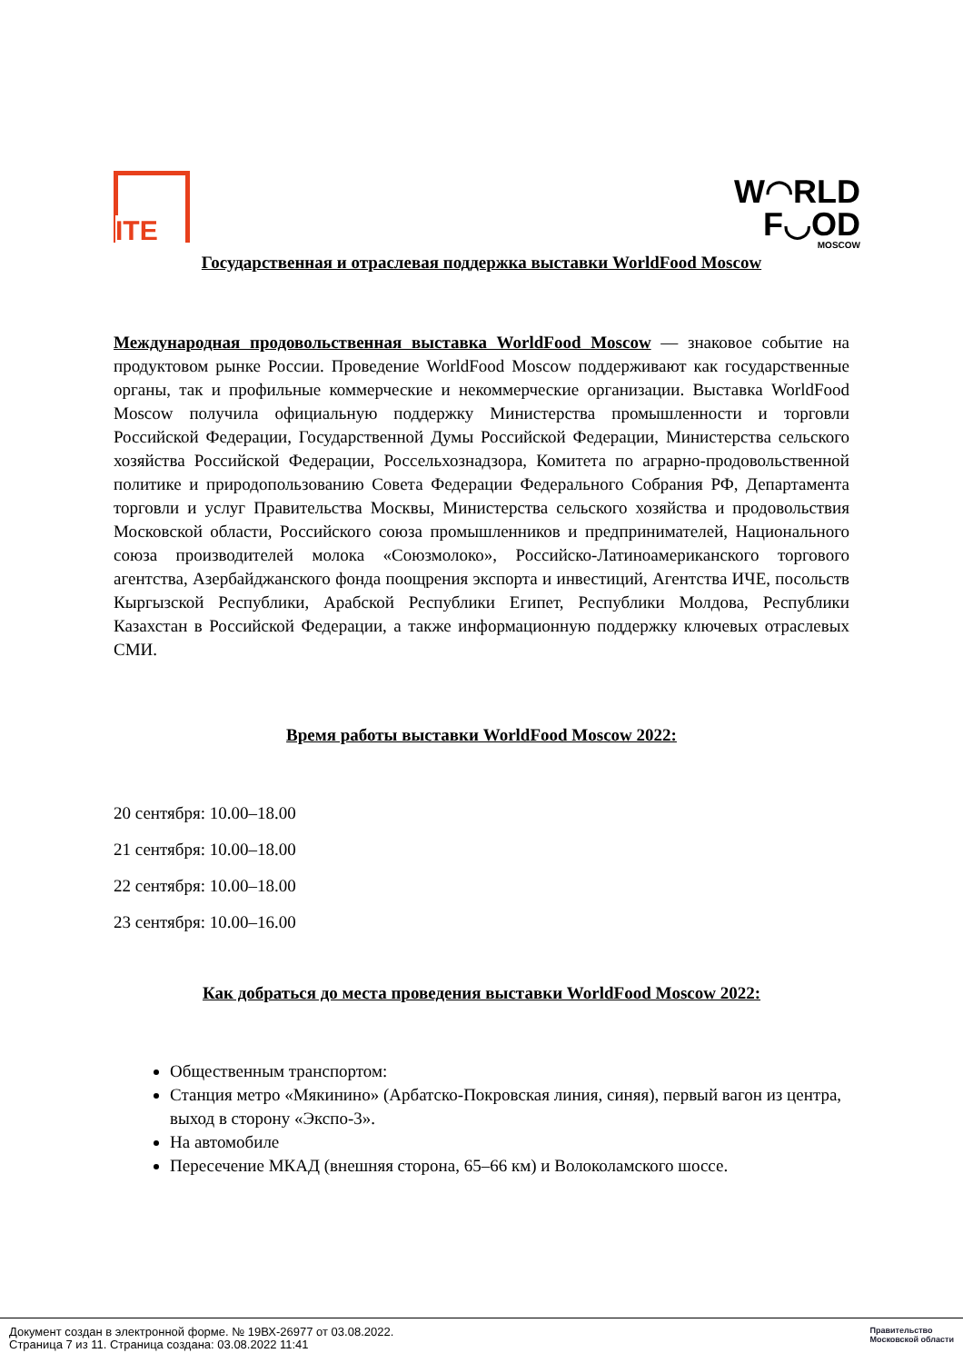ITE
W◠RLD
F◡OD
MOSCOW
Государственная и отраслевая поддержка выставки WorldFood Moscow
Международная продовольственная выставка WorldFood Moscow — знаковое событие на продуктовом рынке России. Проведение WorldFood Moscow поддерживают как государственные органы, так и профильные коммерческие и некоммерческие организации. Выставка WorldFood Moscow получила официальную поддержку Министерства промышленности и торговли Российской Федерации, Государственной Думы Российской Федерации, Министерства сельского хозяйства Российской Федерации, Россельхознадзора, Комитета по аграрно-продовольственной политике и природопользованию Совета Федерации Федерального Собрания РФ, Департамента торговли и услуг Правительства Москвы, Министерства сельского хозяйства и продовольствия Московской области, Российского союза промышленников и предпринимателей, Национального союза производителей молока «Союзмолоко», Российско-Латиноамериканского торгового агентства, Азербайджанского фонда поощрения экспорта и инвестиций, Агентства ИЧЕ, посольств Кыргызской Республики, Арабской Республики Египет, Республики Молдова, Республики Казахстан в Российской Федерации, а также информационную поддержку ключевых отраслевых СМИ.
Время работы выставки WorldFood Moscow 2022:
20 сентября: 10.00–18.00
21 сентября: 10.00–18.00
22 сентября: 10.00–18.00
23 сентября: 10.00–16.00
Как добраться до места проведения выставки WorldFood Moscow 2022:
Общественным транспортом:
Станция метро «Мякинино» (Арбатско-Покровская линия, синяя), первый вагон из центра, выход в сторону «Экспо-3».
На автомобиле
Пересечение МКАД (внешняя сторона, 65–66 км) и Волоколамского шоссе.
Документ создан в электронной форме. № 19ВХ-26977 от 03.08.2022.
Страница 7 из 11. Страница создана: 03.08.2022 11:41
Правительство
Московской области